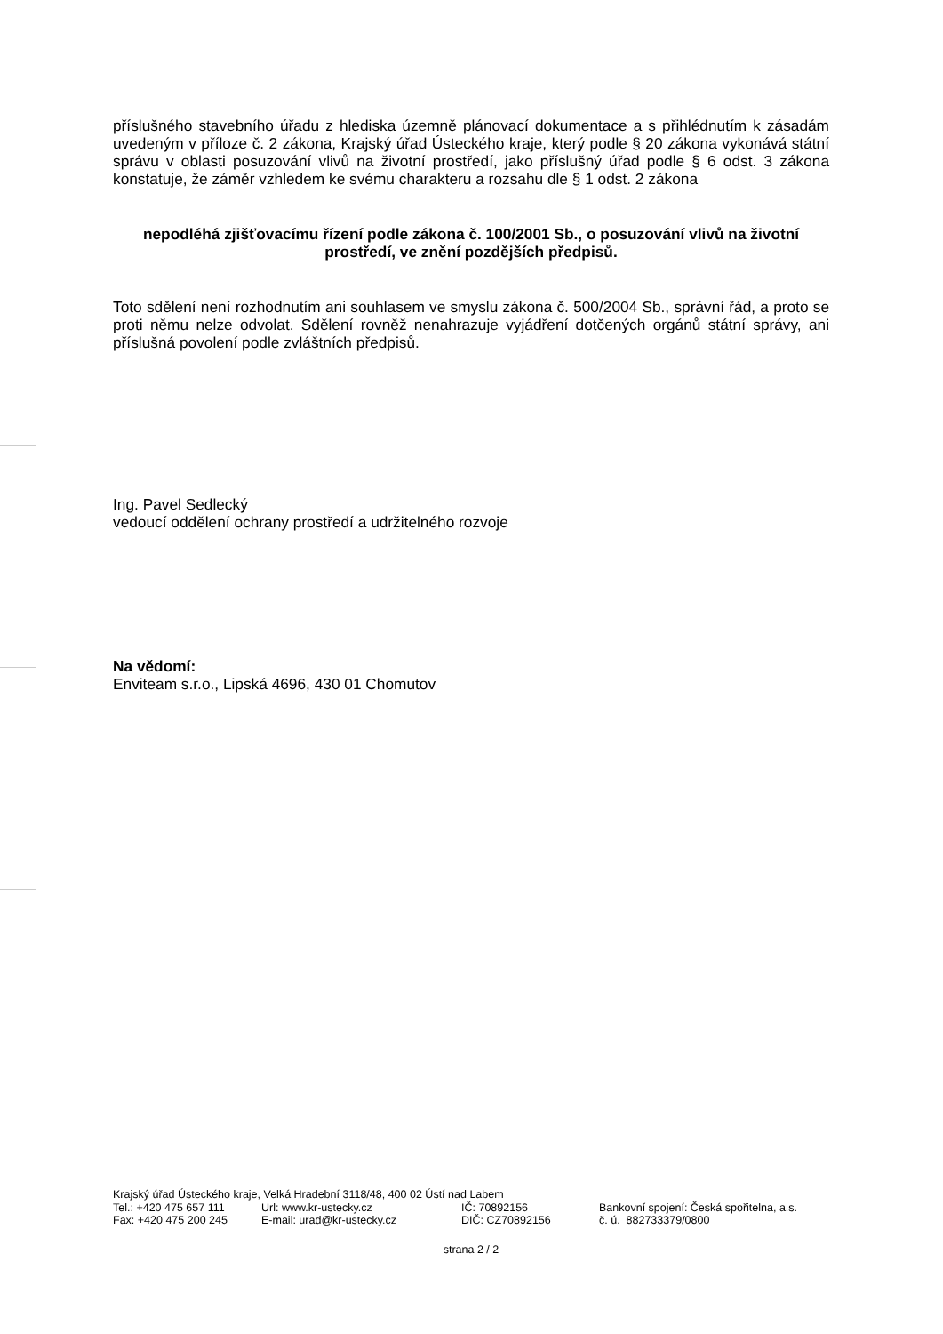příslušného stavebního úřadu z hlediska územně plánovací dokumentace a s přihlédnutím k zásadám uvedeným v příloze č. 2 zákona, Krajský úřad Ústeckého kraje, který podle § 20 zákona vykonává státní správu v oblasti posuzování vlivů na životní prostředí, jako příslušný úřad podle § 6 odst. 3 zákona konstatuje, že záměr vzhledem ke svému charakteru a rozsahu dle § 1 odst. 2 zákona
nepodléhá zjišťovacímu řízení podle zákona č. 100/2001 Sb., o posuzování vlivů na životní prostředí, ve znění pozdějších předpisů.
Toto sdělení není rozhodnutím ani souhlasem ve smyslu zákona č. 500/2004 Sb., správní řád, a proto se proti němu nelze odvolat. Sdělení rovněž nenahrazuje vyjádření dotčených orgánů státní správy, ani příslušná povolení podle zvláštních předpisů.
Ing. Pavel Sedlecký
vedoucí oddělení ochrany prostředí a udržitelného rozvoje
Na vědomí:
Enviteam s.r.o., Lipská 4696, 430 01 Chomutov
Krajský úřad Ústeckého kraje, Velká Hradební 3118/48, 400 02 Ústí nad Labem
| Tel.: +420 475 657 111 | Url: www.kr-ustecky.cz | IČ: 70892156 | Bankovní spojení: Česká spořitelna, a.s. |
| Fax: +420 475 200 245 | E-mail: urad@kr-ustecky.cz | DIČ: CZ70892156 | č. ú. 882733379/0800 |
strana 2 / 2